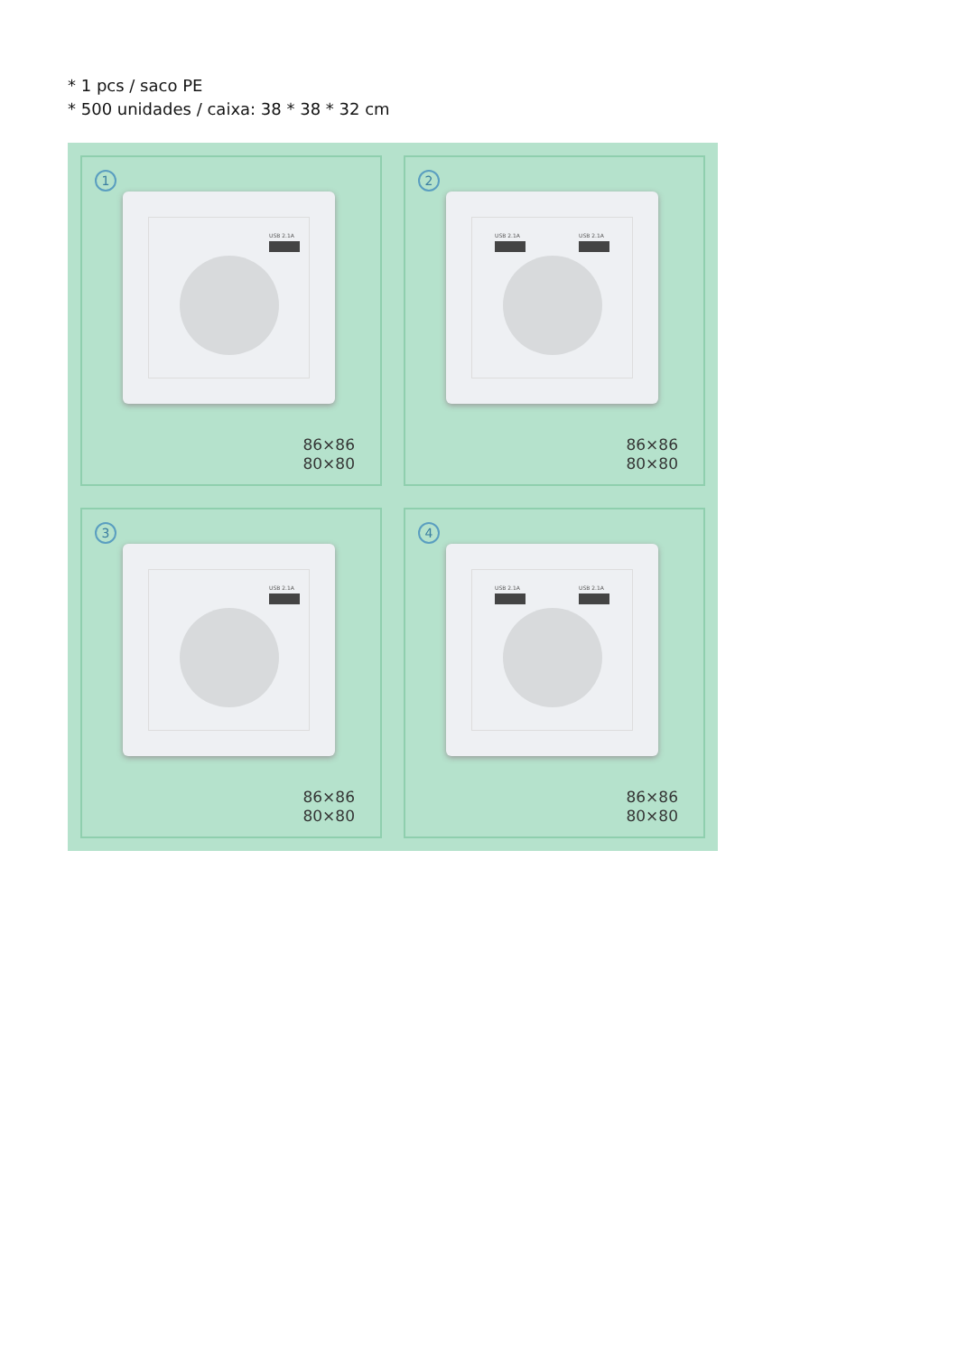* 1 pcs / saco PE
* 500 unidades / caixa: 38 * 38 * 32 cm
1
USB 2.1A
86×86
80×80
2
USB 2.1A USB 2.1A
86×86
80×80
3
USB 2.1A
86×86
80×80
4
USB 2.1A USB 2.1A
86×86
80×80